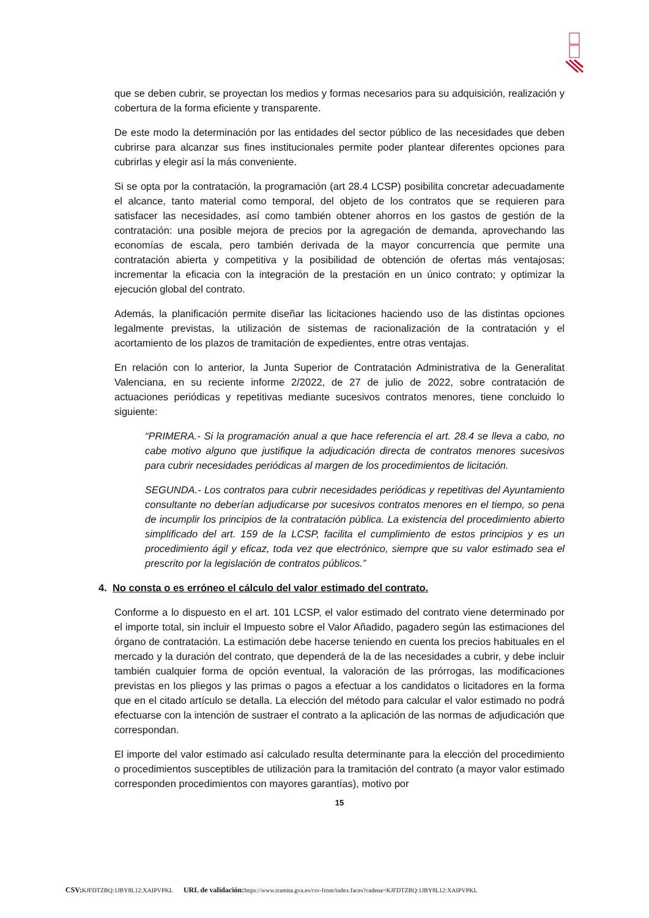que se deben cubrir, se proyectan los medios y formas necesarios para su adquisición, realización y cobertura de la forma eficiente y transparente.
De este modo la determinación por las entidades del sector público de las necesidades que deben cubrirse para alcanzar sus fines institucionales permite poder plantear diferentes opciones para cubrirlas y elegir así la más conveniente.
Si se opta por la contratación, la programación (art 28.4 LCSP) posibilita concretar adecuadamente el alcance, tanto material como temporal, del objeto de los contratos que se requieren para satisfacer las necesidades, así como también obtener ahorros en los gastos de gestión de la contratación: una posible mejora de precios por la agregación de demanda, aprovechando las economías de escala, pero también derivada de la mayor concurrencia que permite una contratación abierta y competitiva y la posibilidad de obtención de ofertas más ventajosas; incrementar la eficacia con la integración de la prestación en un único contrato; y optimizar la ejecución global del contrato.
Además, la planificación permite diseñar las licitaciones haciendo uso de las distintas opciones legalmente previstas, la utilización de sistemas de racionalización de la contratación y el acortamiento de los plazos de tramitación de expedientes, entre otras ventajas.
En relación con lo anterior, la Junta Superior de Contratación Administrativa de la Generalitat Valenciana, en su reciente informe 2/2022, de 27 de julio de 2022, sobre contratación de actuaciones periódicas y repetitivas mediante sucesivos contratos menores, tiene concluido lo siguiente:
“PRIMERA.- Si la programación anual a que hace referencia el art. 28.4 se lleva a cabo, no cabe motivo alguno que justifique la adjudicación directa de contratos menores sucesivos para cubrir necesidades periódicas al margen de los procedimientos de licitación.
SEGUNDA.- Los contratos para cubrir necesidades periódicas y repetitivas del Ayuntamiento consultante no deberían adjudicarse por sucesivos contratos menores en el tiempo, so pena de incumplir los principios de la contratación pública. La existencia del procedimiento abierto simplificado del art. 159 de la LCSP, facilita el cumplimiento de estos principios y es un procedimiento ágil y eficaz, toda vez que electrónico, siempre que su valor estimado sea el prescrito por la legislación de contratos públicos.”
4. No consta o es erróneo el cálculo del valor estimado del contrato.
Conforme a lo dispuesto en el art. 101 LCSP, el valor estimado del contrato viene determinado por el importe total, sin incluir el Impuesto sobre el Valor Añadido, pagadero según las estimaciones del órgano de contratación. La estimación debe hacerse teniendo en cuenta los precios habituales en el mercado y la duración del contrato, que dependerá de la de las necesidades a cubrir, y debe incluir también cualquier forma de opción eventual, la valoración de las prórrogas, las modificaciones previstas en los pliegos y las primas o pagos a efectuar a los candidatos o licitadores en la forma que en el citado artículo se detalla. La elección del método para calcular el valor estimado no podrá efectuarse con la intención de sustraer el contrato a la aplicación de las normas de adjudicación que correspondan.
El importe del valor estimado así calculado resulta determinante para la elección del procedimiento o procedimientos susceptibles de utilización para la tramitación del contrato (a mayor valor estimado corresponden procedimientos con mayores garantías), motivo por
15
CSV: KJFDTZBQ:1JBY8L12:XAIPVPKL URL de validación: https://www.tramita.gva.es/csv-front/index.faces?cadena=KJFDTZBQ:1JBY8L12:XAIPVPKL